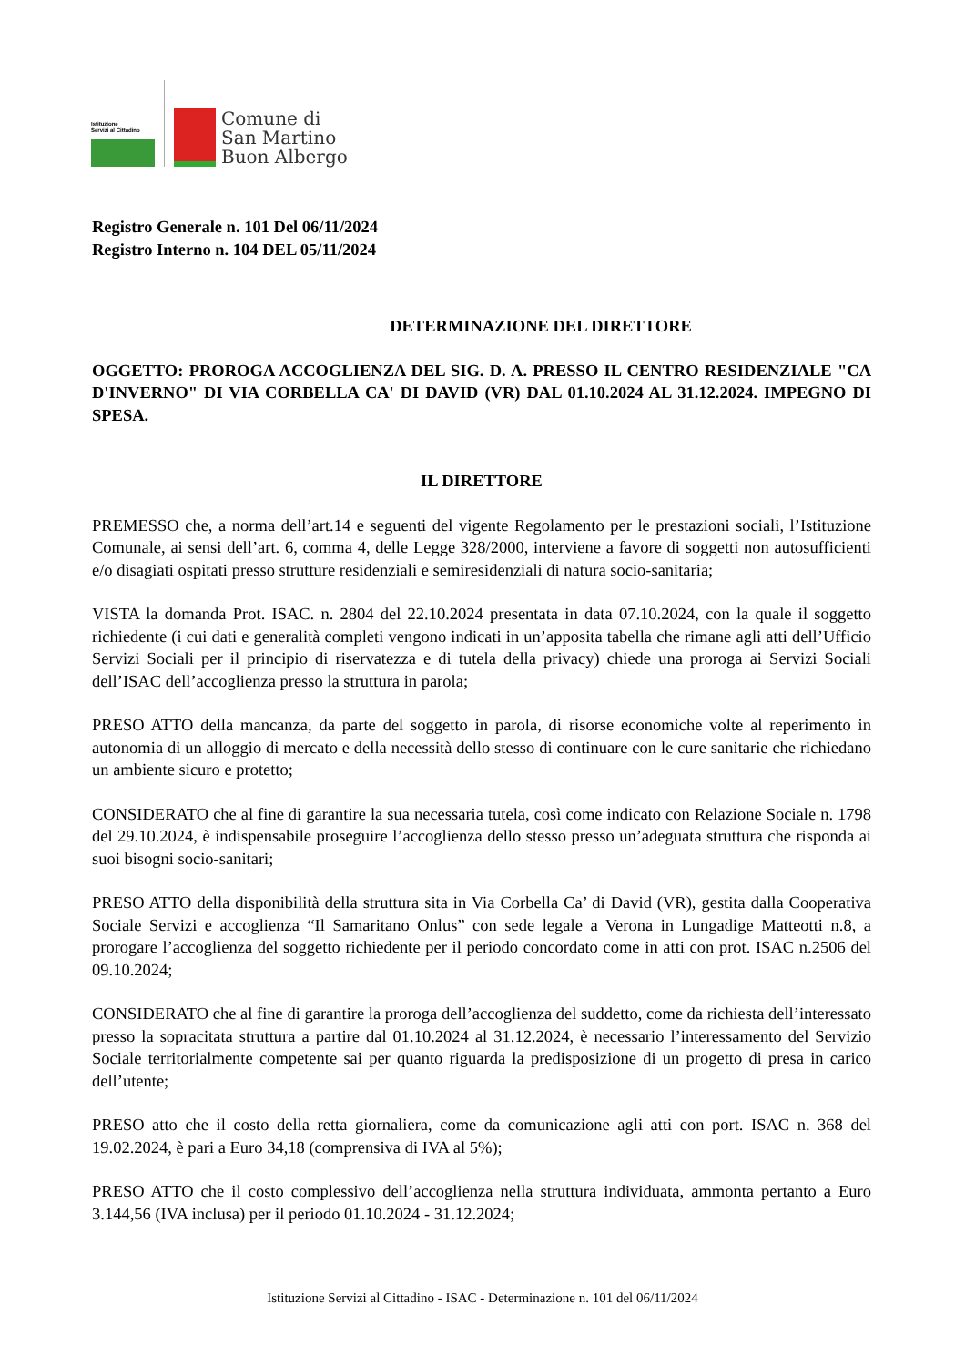Istituzione
Servizi al Cittadino
Comune di
San Martino
Buon Albergo
Registro Generale n. 101 Del 06/11/2024
Registro Interno n. 104 DEL 05/11/2024
DETERMINAZIONE DEL DIRETTORE
OGGETTO: PROROGA ACCOGLIENZA DEL SIG. D. A. PRESSO IL CENTRO RESIDENZIALE "CA D'INVERNO" DI VIA CORBELLA CA' DI DAVID (VR) DAL 01.10.2024 AL 31.12.2024. IMPEGNO DI SPESA.
IL DIRETTORE
PREMESSO che, a norma dell’art.14 e seguenti del vigente Regolamento per le prestazioni sociali, l’Istituzione Comunale, ai sensi dell’art. 6, comma 4, delle Legge 328/2000, interviene a favore di soggetti non autosufficienti e/o disagiati ospitati presso strutture residenziali e semiresidenziali di natura socio-sanitaria;
VISTA la domanda Prot. ISAC. n. 2804 del 22.10.2024 presentata in data 07.10.2024, con la quale il soggetto richiedente (i cui dati e generalità completi vengono indicati in un’apposita tabella che rimane agli atti dell’Ufficio Servizi Sociali per il principio di riservatezza e di tutela della privacy) chiede una proroga ai Servizi Sociali dell’ISAC dell’accoglienza presso la struttura in parola;
PRESO ATTO della mancanza, da parte del soggetto in parola, di risorse economiche volte al reperimento in autonomia di un alloggio di mercato e della necessità dello stesso di continuare con le cure sanitarie che richiedano un ambiente sicuro e protetto;
CONSIDERATO che al fine di garantire la sua necessaria tutela, così come indicato con Relazione Sociale n. 1798 del 29.10.2024, è indispensabile proseguire l’accoglienza dello stesso presso un’adeguata struttura che risponda ai suoi bisogni socio-sanitari;
PRESO ATTO della disponibilità della struttura sita in Via Corbella Ca’ di David (VR), gestita dalla Cooperativa Sociale Servizi e accoglienza “Il Samaritano Onlus” con sede legale a Verona in Lungadige Matteotti n.8, a prorogare l’accoglienza del soggetto richiedente per il periodo concordato come in atti con prot. ISAC n.2506 del 09.10.2024;
CONSIDERATO che al fine di garantire la proroga dell’accoglienza del suddetto, come da richiesta dell’interessato presso la sopracitata struttura a partire dal 01.10.2024 al 31.12.2024, è necessario l’interessamento del Servizio Sociale territorialmente competente sai per quanto riguarda la predisposizione di un progetto di presa in carico dell’utente;
PRESO atto che il costo della retta giornaliera, come da comunicazione agli atti con port. ISAC n. 368 del 19.02.2024, è pari a Euro 34,18 (comprensiva di IVA al 5%);
PRESO ATTO che il costo complessivo dell’accoglienza nella struttura individuata, ammonta pertanto a Euro 3.144,56 (IVA inclusa) per il periodo 01.10.2024 - 31.12.2024;
Istituzione Servizi al Cittadino - ISAC - Determinazione n. 101 del 06/11/2024